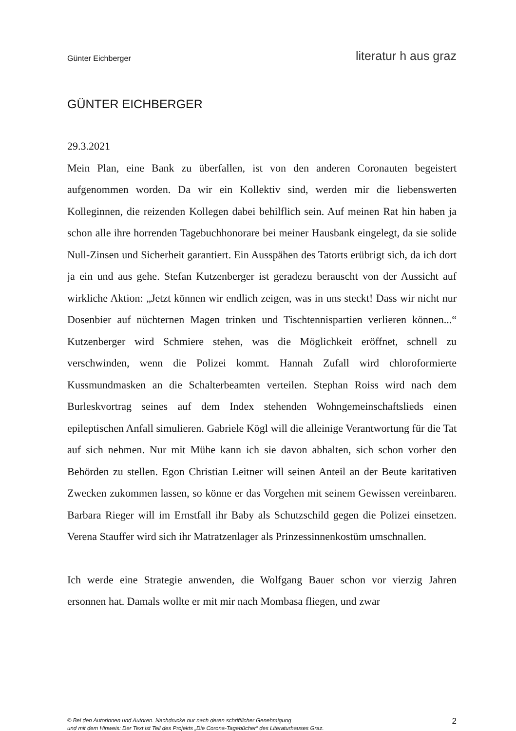Günter Eichberger literatur h aus graz
GÜNTER EICHBERGER
29.3.2021
Mein Plan, eine Bank zu überfallen, ist von den anderen Coronauten begeistert aufgenommen worden. Da wir ein Kollektiv sind, werden mir die liebenswerten Kolleginnen, die reizenden Kollegen dabei behilflich sein. Auf meinen Rat hin haben ja schon alle ihre horrenden Tagebuchhonorare bei meiner Hausbank eingelegt, da sie solide Null-Zinsen und Sicherheit garantiert. Ein Ausspähen des Tatorts erübrigt sich, da ich dort ja ein und aus gehe. Stefan Kutzenberger ist geradezu berauscht von der Aussicht auf wirkliche Aktion: „Jetzt können wir endlich zeigen, was in uns steckt! Dass wir nicht nur Dosenbier auf nüchternen Magen trinken und Tischtennispartien verlieren können...“ Kutzenberger wird Schmiere stehen, was die Möglichkeit eröffnet, schnell zu verschwinden, wenn die Polizei kommt. Hannah Zufall wird chloroformierte Kussmundmasken an die Schalterbeamten verteilen. Stephan Roiss wird nach dem Burleskvortrag seines auf dem Index stehenden Wohngemeinschaftslieds einen epileptischen Anfall simulieren. Gabriele Kögl will die alleinige Verantwortung für die Tat auf sich nehmen. Nur mit Mühe kann ich sie davon abhalten, sich schon vorher den Behörden zu stellen. Egon Christian Leitner will seinen Anteil an der Beute karitativen Zwecken zukommen lassen, so könne er das Vorgehen mit seinem Gewissen vereinbaren. Barbara Rieger will im Ernstfall ihr Baby als Schutzschild gegen die Polizei einsetzen. Verena Stauffer wird sich ihr Matratzenlager als Prinzessinnenkostüm umschnallen.
Ich werde eine Strategie anwenden, die Wolfgang Bauer schon vor vierzig Jahren ersonnen hat. Damals wollte er mit mir nach Mombasa fliegen, und zwar
© Bei den Autorinnen und Autoren. Nachdrucke nur nach deren schriftlicher Genehmigung
und mit dem Hinweis: Der Text ist Teil des Projekts „Die Corona-Tagebücher“ des Literaturhauses Graz.
2